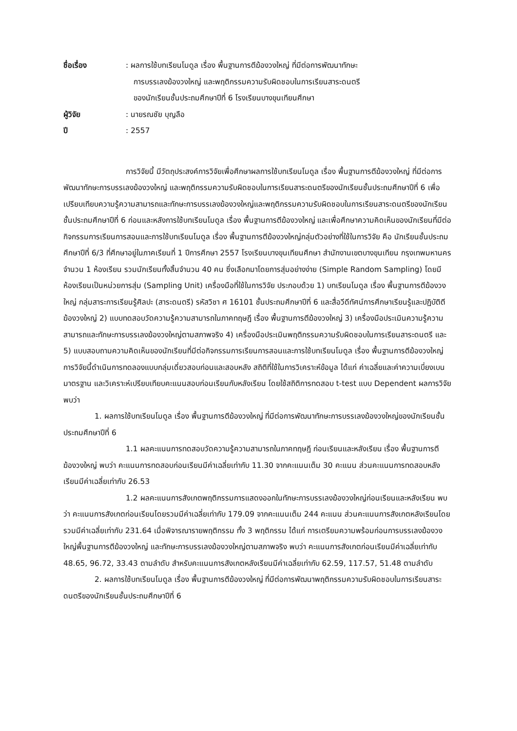ชื่อเรื่อง : ผลการใช้บทเรียนโมดูล เรื่อง พื้นฐานการตีฆ้องวงใหญ่ ที่มีต่อการพัฒนาทักษะ
การบรรเลงฆ้องวงใหญ่ และพฤติกรรมความรับผิดชอบในการเรียนสาระดนตรี
ของนักเรียนชั้นประถมศึกษาปีที่ 6 โรงเรียนบางขุนเทียนศึกษา
ผู้วิจัย : นายรณชัย บุญลือ
ปี : 2557
การวิจัยนี้ มีวัตถุประสงค์การวิจัยเพื่อศึกษาผลการใช้บทเรียนโมดูล เรื่อง พื้นฐานการตีฆ้องวงใหญ่ ที่มีต่อการพัฒนาทักษะการบรรเลงฆ้องวงใหญ่ และพฤติกรรมความรับผิดชอบในการเรียนสาระดนตรีของนักเรียนชั้นประถมศึกษาปีที่ 6 เพื่อเปรียบเทียบความรู้ความสามารถและทักษะการบรรเลงฆ้องวงใหญ่และพฤติกรรมความรับผิดชอบในการเรียนสาระดนตรีของนักเรียนชั้นประถมศึกษาปีที่ 6 ก่อนและหลังการใช้บทเรียนโมดูล เรื่อง พื้นฐานการตีฆ้องวงใหญ่ และเพื่อศึกษาความคิดเห็นของนักเรียนที่มีต่อกิจกรรมการเรียนการสอนและการใช้บทเรียนโมดูล เรื่อง พื้นฐานการตีฆ้องวงใหญ่กลุ่มตัวอย่างที่ใช้ในการวิจัย คือ นักเรียนชั้นประถมศึกษาปีที่ 6/3 ที่ศึกษาอยู่ในภาคเรียนที่ 1 ปีการศึกษา 2557 โรงเรียนบางขุนเทียนศึกษา สำนักงานเขตบางขุนเทียน กรุงเทพมหานครจำนวน 1 ห้องเรียน รวมนักเรียนทั้งสิ้นจำนวน 40 คน ซึ่งเลือกมาโดยการสุ่มอย่างง่าย (Simple Random Sampling) โดยมีห้องเรียนเป็นหน่วยการสุ่ม (Sampling Unit) เครื่องมือที่ใช้ในการวิจัย ประกอบด้วย 1) บทเรียนโมดูล เรื่อง พื้นฐานการตีฆ้องวงใหญ่ กลุ่มสาระการเรียนรู้ศิลปะ (สาระดนตรี) รหัสวิชา ศ 16101 ชั้นประถมศึกษาปีที่ 6 และสื่อวีดีทัศน์การศึกษาเรียนรู้และปฏิบัติตีฆ้องวงใหญ่ 2) แบบทดสอบวัดความรู้ความสามารถในภาคทฤษฎี เรื่อง พื้นฐานการตีฆ้องวงใหญ่ 3) เครื่องมือประเมินความรู้ความสามารถและทักษะการบรรเลงฆ้องวงใหญ่ตามสภาพจริง 4) เครื่องมือประเมินพฤติกรรมความรับผิดชอบในการเรียนสาระดนตรี และ 5) แบบสอบถามความคิดเห็นของนักเรียนที่มีต่อกิจกรรมการเรียนการสอนและการใช้บทเรียนโมดูล เรื่อง พื้นฐานการตีฆ้องวงใหญ่ การวิจัยนี้ดำเนินการทดลองแบบกลุ่มเดี่ยวสอบก่อนและสอบหลัง สถิติที่ใช้ในการวิเคราะห์ข้อมูล ได้แก่ ค่าเฉลี่ยและค่าความเบี่ยงเบนมาตรฐาน และวิเคราะห์เปรียบเทียบคะแนนสอบก่อนเรียนกับหลังเรียน โดยใช้สถิติการทดสอบ t-test แบบ Dependent ผลการวิจัย พบว่า
1. ผลการใช้บทเรียนโมดูล เรื่อง พื้นฐานการตีฆ้องวงใหญ่ ที่มีต่อการพัฒนาทักษะการบรรเลงฆ้องวงใหญ่ของนักเรียนชั้นประถมศึกษาปีที่ 6
1.1 ผลคะแนนการทดสอบวัดความรู้ความสามารถในภาคทฤษฎี ก่อนเรียนและหลังเรียน เรื่อง พื้นฐานการตีฆ้องวงใหญ่ พบว่า คะแนนการทดสอบก่อนเรียนมีค่าเฉลี่ยเท่ากับ 11.30 จากคะแนนเต็ม 30 คะแนน ส่วนคะแนนการทดสอบหลังเรียนมีค่าเฉลี่ยเท่ากับ 26.53
1.2 ผลคะแนนการสังเกตพฤติกรรมการแสดงออกในทักษะการบรรเลงฆ้องวงใหญ่ก่อนเรียนและหลังเรียน พบว่า คะแนนการสังเกตก่อนเรียนโดยรวมมีค่าเฉลี่ยเท่ากับ 179.09 จากคะแนนเต็ม 244 คะแนน ส่วนคะแนนการสังเกตหลังเรียนโดยรวมมีค่าเฉลี่ยเท่ากับ 231.64 เมื่อพิจารณารายพฤติกรรม ทั้ง 3 พฤติกรรม ได้แก่ การเตรียมความพร้อมก่อนการบรรเลงฆ้องวงใหญ่พื้นฐานการตีฆ้องวงใหญ่ และทักษะการบรรเลงฆ้องวงใหญ่ตามสภาพจริง พบว่า คะแนนการสังเกตก่อนเรียนมีค่าเฉลี่ยเท่ากับ 48.65, 96.72, 33.43 ตามลำดับ สำหรับคะแนนการสังเกตหลังเรียนมีค่าเฉลี่ยเท่ากับ 62.59, 117.57, 51.48 ตามลำดับ
2. ผลการใช้บทเรียนโมดูล เรื่อง พื้นฐานการตีฆ้องวงใหญ่ ที่มีต่อการพัฒนาพฤติกรรมความรับผิดชอบในการเรียนสาระดนตรีของนักเรียนชั้นประถมศึกษาปีที่ 6